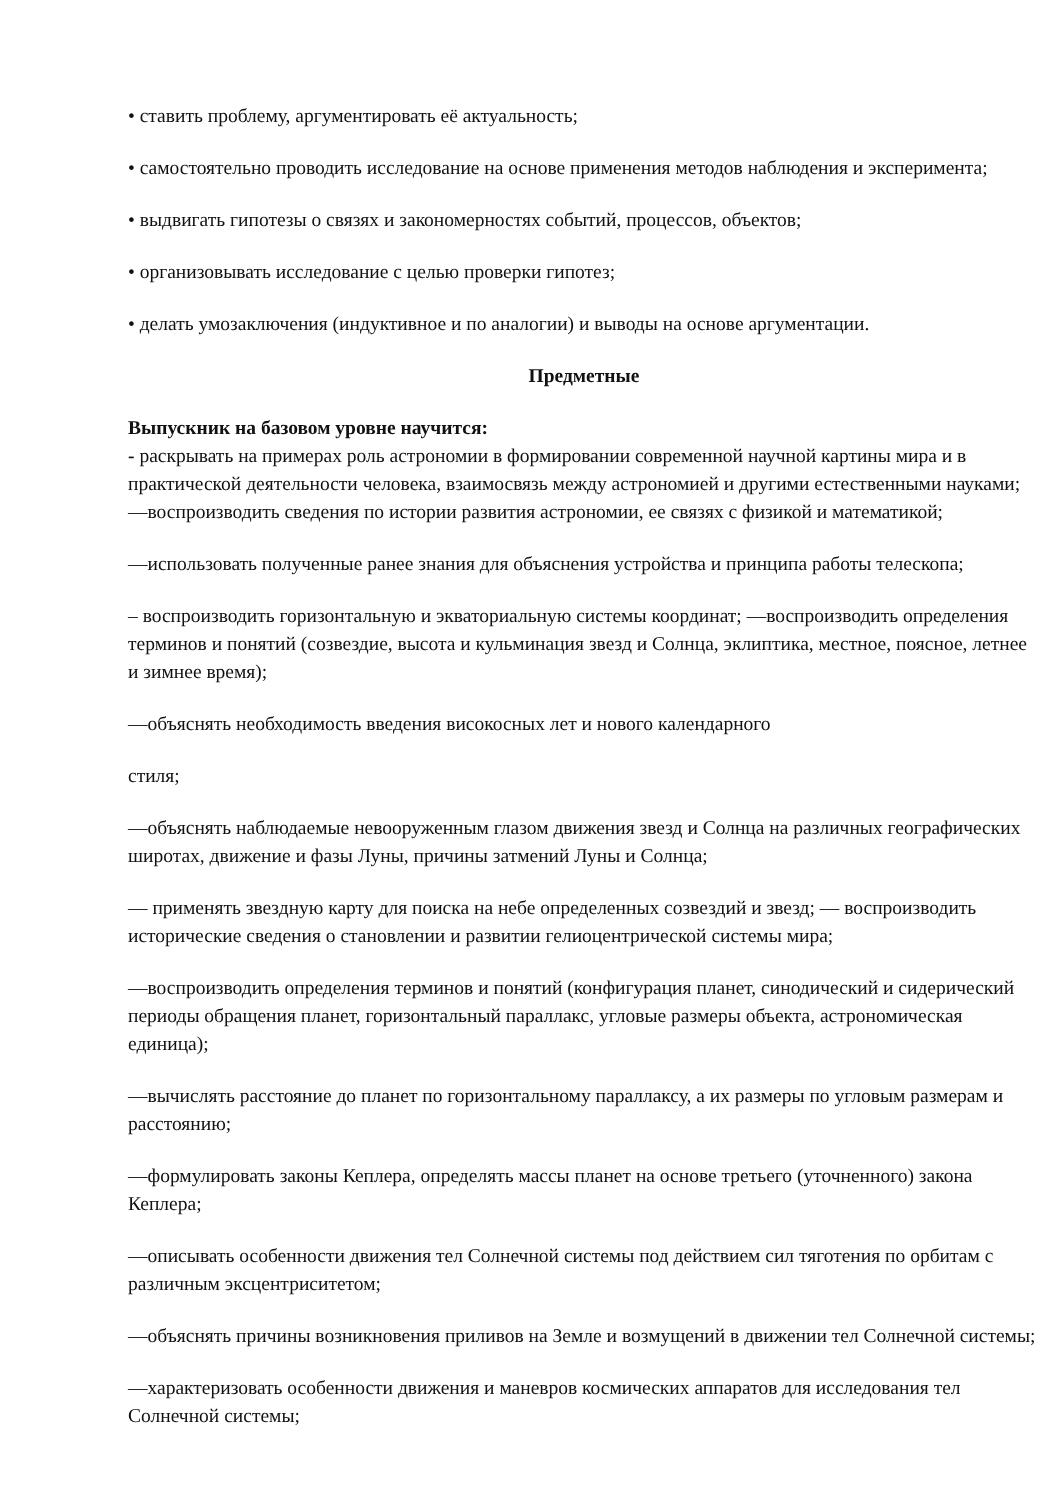• ставить проблему, аргументировать её актуальность;
• самостоятельно проводить исследование на основе применения методов наблюдения и эксперимента;
• выдвигать гипотезы о связях и закономерностях событий, процессов, объектов;
• организовывать исследование с целью проверки гипотез;
• делать умозаключения (индуктивное и по аналогии) и выводы на основе аргументации.
Предметные
Выпускник на базовом уровне научится:
- раскрывать на примерах роль астрономии в формировании современной научной картины мира и в практической деятельности человека, взаимосвязь между астрономией и другими естественными науками;
—воспроизводить сведения по истории развития астрономии, ее связях с физикой и математикой;
—использовать полученные ранее знания для объяснения устройства и принципа работы телескопа;
– воспроизводить горизонтальную и экваториальную системы координат; —воспроизводить определения терминов и понятий (созвездие, высота и кульминация звезд и Солнца, эклиптика, местное, поясное, летнее и зимнее время);
—объяснять необходимость введения високосных лет и нового календарного
стиля;
—объяснять наблюдаемые невооруженным глазом движения звезд и Солнца на различных географических широтах, движение и фазы Луны, причины затмений Луны и Солнца;
— применять звездную карту для поиска на небе определенных созвездий и звезд; — воспроизводить исторические сведения о становлении и развитии гелиоцентрической системы мира;
—воспроизводить определения терминов и понятий (конфигурация планет, синодический и сидерический периоды обращения планет, горизонтальный параллакс, угловые размеры объекта, астрономическая единица);
—вычислять расстояние до планет по горизонтальному параллаксу, а их размеры по угловым размерам и расстоянию;
—формулировать законы Кеплера, определять массы планет на основе третьего (уточненного) закона Кеплера;
—описывать особенности движения тел Солнечной системы под действием сил тяготения по орбитам с различным эксцентриситетом;
—объяснять причины возникновения приливов на Земле и возмущений в движении тел Солнечной системы;
—характеризовать особенности движения и маневров космических аппаратов для исследования тел Солнечной системы;